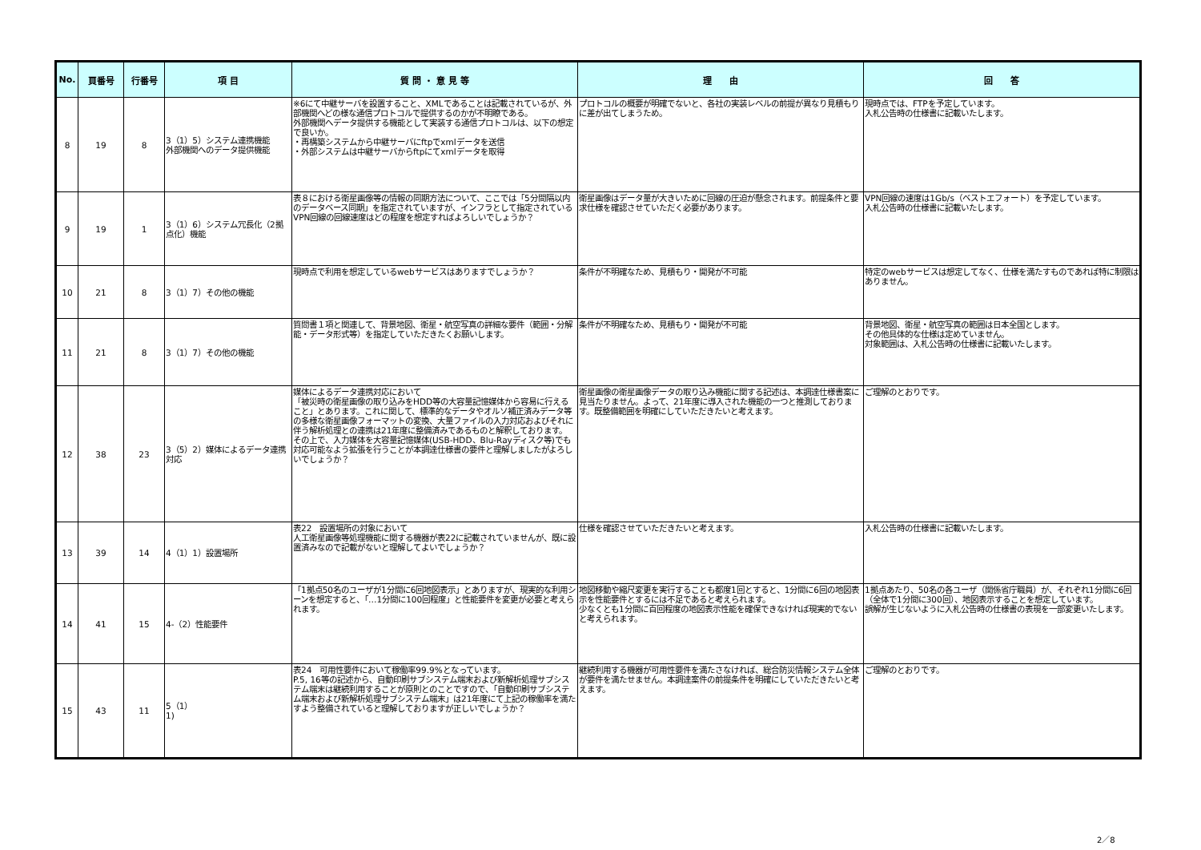| No. | 頁番号 | 行番号 | 項 目 | 質 問 ・ 意 見 等 | 理 由 | 回 答 |
| --- | --- | --- | --- | --- | --- | --- |
| 8 | 19 | 8 | 3（1）5）システム連携機能 外部機関へのデータ提供機能 | ※6にて中継サーバを設置すること、XMLであることは記載されているが、外部機関へどの様な通信プロトコルで提供するのかが不明瞭である。 外部機関へデータ提供する機能として実装する通信プロトコルは、以下の想定で良いか。 ・再構築システムから中継サーバにftpでxmlデータを送信 ・外部システムは中継サーバからftpにてxmlデータを取得 | プロトコルの概要が明確でないと、各社の実装レベルの前提が異なり見積もりに差が出てしまうため。 | 現時点では、FTPを予定しています。 入札公告時の仕様書に記載いたします。 |
| 9 | 19 | 1 | 3（1）6）システム冗長化（2拠点化）機能 | 表８における衛星画像等の情報の同期方法について、ここでは「5分間隔以内のデータベース同期」を指定されていますが、インフラとして指定されているVPN回線の回線速度はどの程度を想定すればよろしいでしょうか？ | 衛星画像はデータ量が大きいために回線の圧迫が懸念されます。前提条件と要求仕様を確認させていただく必要があります。 | VPN回線の速度は1Gb/s（ベストエフォート）を予定しています。 入札公告時の仕様書に記載いたします。 |
| 10 | 21 | 8 | 3（1）7）その他の機能 | 現時点で利用を想定しているwebサービスはありますでしょうか？ | 条件が不明確なため、見積もり・開発が不可能 | 特定のwebサービスは想定してなく、仕様を満たすものであれば特に制限はありません。 |
| 11 | 21 | 8 | 3（1）7）その他の機能 | 質問書１項と関連して、背景地図、衛星・航空写真の詳細な要件（範囲・分解能・データ形式等）を指定していただきたくお願いします。 | 条件が不明確なため、見積もり・開発が不可能 | 背景地図、衛星・航空写真の範囲は日本全国とします。 その他具体的な仕様は定めていません。 対象範囲は、入札公告時の仕様書に記載いたします。 |
| 12 | 38 | 23 | 3（5）2）媒体によるデータ連携対応 | 媒体によるデータ連携対応において 「被災時の衛星画像の取り込みをHDD等の大容量記憶媒体から容易に行えること」とあります。これに関して、標準的なデータやオルソ補正済みデータ等の多様な衛星画像フォーマットの変換、大量ファイルの入力対応およびそれに伴う解析処理との連携は21年度に整備済みであるものと解釈しております。 その上で、入力媒体を大容量記憶媒体(USB-HDD、Blu-Rayディスク等)でも対応可能なよう拡張を行うことが本調達仕様書の要件と理解しましたがよろしいでしょうか？ | 衛星画像の衛星画像データの取り込み機能に関する記述は、本調達仕様書案に見当たりません。よって、21年度に導入された機能の一つと推測しております。既整備範囲を明確にしていただきたいと考えます。 | ご理解のとおりです。 |
| 13 | 39 | 14 | 4（1）1）設置場所 | 表22 設置場所の対象において 人工衛星画像等処理機能に関する機器が表22に記載されていませんが、既に設置済みなので記載がないと理解してよいでしょうか？ | 仕様を確認させていただきたいと考えます。 | 入札公告時の仕様書に記載いたします。 |
| 14 | 41 | 15 | 4-（2）性能要件 | 「1拠点50名のユーザが1分間に6回地図表示」とありますが、現実的な利用シーンを想定すると、「…1分間に100回程度」と性能要件を変更が必要と考えられます。 | 地図移動や縮尺変更を実行することも都度1回とすると、1分間に6回の地図表示を性能要件とするには不足であると考えられます。 少なくとも1分間に百回程度の地図表示性能を確保できなければ現実的でないと考えられます。 | 1拠点あたり、50名の各ユーザ（関係省庁職員）が、それぞれ1分間に6回（全体で1分間に300回）、地図表示することを想定しています。 誤解が生じないように入札公告時の仕様書の表現を一部変更いたします。 |
| 15 | 43 | 11 | 5（1） 1) | 表24 可用性要件において稼働率99.9%となっています。 P.5, 16等の記述から、自動印刷サブシステム端末および新解析処理サブシステム端末は継続利用することが原則とのことですので、「自動印刷サブシステム端末および新解析処理サブシステム端末」は21年度にて上記の稼働率を満たすよう整備されていると理解しておりますが正しいでしょうか？ | 継続利用する機器が可用性要件を満たさなければ、総合防災情報システム全体が要件を満たせません。本調達案件の前提条件を明確にしていただきたいと考えます。 | ご理解のとおりです。 |
2／8